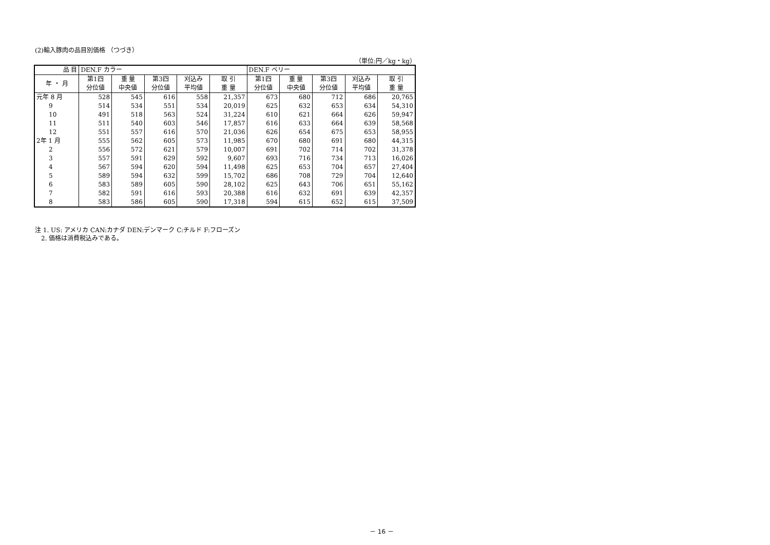(2)輸入豚肉の品目別価格 （つづき）
（単位:円／kg・kg）
| 品 目 | DEN.F カラー | | | | | DEN.F ベリー | | | | |
| --- | --- | --- | --- | --- | --- | --- | --- | --- | --- | --- |
| 年 ・ 月 | 第1四 | 重 量 | 第3四 | 刈込み | 取 引 | 第1四 | 重 量 | 第3四 | 刈込み | 取 引 |
| | 分位値 | 中央値 | 分位値 | 平均値 | 重 量 | 分位値 | 中央値 | 分位値 | 平均値 | 重 量 |
| 元年 8 月 | 528 | 545 | 616 | 558 | 21,357 | 673 | 680 | 712 | 686 | 20,765 |
| 9 | 514 | 534 | 551 | 534 | 20,019 | 625 | 632 | 653 | 634 | 54,310 |
| 10 | 491 | 518 | 563 | 524 | 31,224 | 610 | 621 | 664 | 626 | 59,947 |
| 11 | 511 | 540 | 603 | 546 | 17,857 | 616 | 633 | 664 | 639 | 58,568 |
| 12 | 551 | 557 | 616 | 570 | 21,036 | 626 | 654 | 675 | 653 | 58,955 |
| 2年 1 月 | 555 | 562 | 605 | 573 | 11,985 | 670 | 680 | 691 | 680 | 44,315 |
| 2 | 556 | 572 | 621 | 579 | 10,007 | 691 | 702 | 714 | 702 | 31,378 |
| 3 | 557 | 591 | 629 | 592 | 9,607 | 693 | 716 | 734 | 713 | 16,026 |
| 4 | 567 | 594 | 620 | 594 | 11,498 | 625 | 653 | 704 | 657 | 27,404 |
| 5 | 589 | 594 | 632 | 599 | 15,702 | 686 | 708 | 729 | 704 | 12,640 |
| 6 | 583 | 589 | 605 | 590 | 28,102 | 625 | 643 | 706 | 651 | 55,162 |
| 7 | 582 | 591 | 616 | 593 | 20,388 | 616 | 632 | 691 | 639 | 42,357 |
| 8 | 583 | 586 | 605 | 590 | 17,318 | 594 | 615 | 652 | 615 | 37,509 |
注 1. US: アメリカ CAN:カナダ DEN:デンマーク C:チルド F:フローズン
 2. 価格は消費税込みである。
－ 16 －